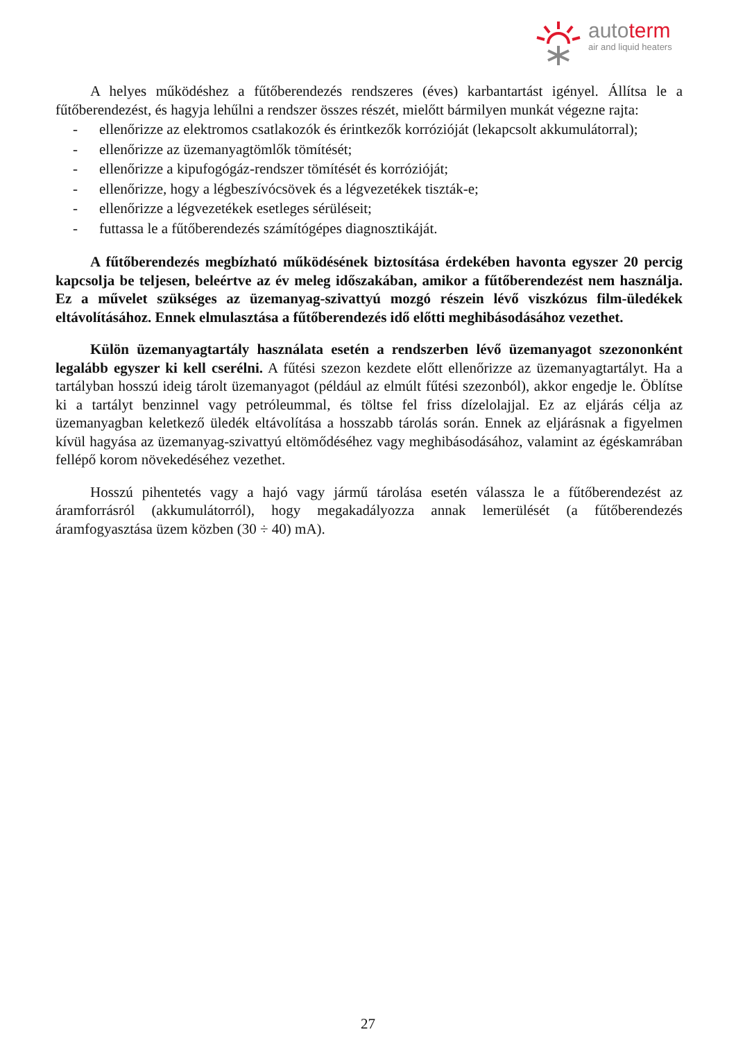autoterm
air and liquid heaters
A helyes működéshez a fűtőberendezés rendszeres (éves) karbantartást igényel. Állítsa le a fűtőberendezést, és hagyja lehűlni a rendszer összes részét, mielőtt bármilyen munkát végezne rajta:
- ellenőrizze az elektromos csatlakozók és érintkezők korrózióját (lekapcsolt akkumulátorral);
- ellenőrizze az üzemanyagtömlők tömítését;
- ellenőrizze a kipufogógáz-rendszer tömítését és korrózióját;
- ellenőrizze, hogy a légbeszívócsövek és a légvezetékek tiszták-e;
- ellenőrizze a légvezetékek esetleges sérüléseit;
- futtassa le a fűtőberendezés számítógépes diagnosztikáját.
A fűtőberendezés megbízható működésének biztosítása érdekében havonta egyszer 20 percig kapcsolja be teljesen, beleértve az év meleg időszakában, amikor a fűtőberendezést nem használja. Ez a művelet szükséges az üzemanyag-szivattyú mozgó részein lévő viszkózus film-üledékek eltávolításához. Ennek elmulasztása a fűtőberendezés idő előtti meghibásodásához vezethet.
Külön üzemanyagtartály használata esetén a rendszerben lévő üzemanyagot szezononként legalább egyszer ki kell cserélni. A fűtési szezon kezdete előtt ellenőrizze az üzemanyagtartályt. Ha a tartályban hosszú ideig tárolt üzemanyagot (például az elmúlt fűtési szezonból), akkor engedje le. Öblítse ki a tartályt benzinnel vagy petróleummal, és töltse fel friss dízelolajjal. Ez az eljárás célja az üzemanyagban keletkező üledék eltávolítása a hosszabb tárolás során. Ennek az eljárásnak a figyelmen kívül hagyása az üzemanyag-szivattyú eltömődéséhez vagy meghibásodásához, valamint az égéskamrában fellépő korom növekedéséhez vezethet.
Hosszú pihentetés vagy a hajó vagy jármű tárolása esetén válassza le a fűtőberendezést az áramforrásról (akkumulátorról), hogy megakadályozza annak lemerülését (a fűtőberendezés áramfogyasztása üzem közben (30 ÷ 40) mA).
27